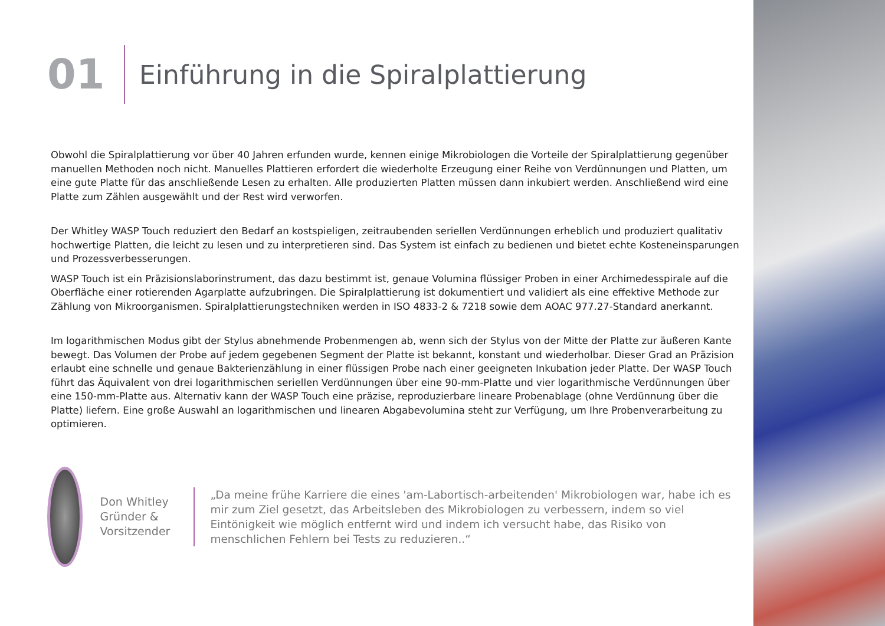01
Einführung in die Spiralplattierung
Obwohl die Spiralplattierung vor über 40 Jahren erfunden wurde, kennen einige Mikrobiologen die Vorteile der Spiralplattierung gegenüber manuellen Methoden noch nicht. Manuelles Plattieren erfordert die wiederholte Erzeugung einer Reihe von Verdünnungen und Platten, um eine gute Platte für das anschließende Lesen zu erhalten. Alle produzierten Platten müssen dann inkubiert werden. Anschließend wird eine Platte zum Zählen ausgewählt und der Rest wird verworfen.
Der Whitley WASP Touch reduziert den Bedarf an kostspieligen, zeitraubenden seriellen Verdünnungen erheblich und produziert qualitativ hochwertige Platten, die leicht zu lesen und zu interpretieren sind. Das System ist einfach zu bedienen und bietet echte Kosteneinsparungen und Prozessverbesserungen.
WASP Touch ist ein Präzisionslaborinstrument, das dazu bestimmt ist, genaue Volumina flüssiger Proben in einer Archimedesspirale auf die Oberfläche einer rotierenden Agarplatte aufzubringen. Die Spiralplattierung ist dokumentiert und validiert als eine effektive Methode zur Zählung von Mikroorganismen. Spiralplattierungstechniken werden in ISO 4833-2 & 7218 sowie dem AOAC 977.27-Standard anerkannt.
Im logarithmischen Modus gibt der Stylus abnehmende Probenmengen ab, wenn sich der Stylus von der Mitte der Platte zur äußeren Kante bewegt. Das Volumen der Probe auf jedem gegebenen Segment der Platte ist bekannt, konstant und wiederholbar. Dieser Grad an Präzision erlaubt eine schnelle und genaue Bakterienzählung in einer flüssigen Probe nach einer geeigneten Inkubation jeder Platte. Der WASP Touch führt das Äquivalent von drei logarithmischen seriellen Verdünnungen über eine 90-mm-Platte und vier logarithmische Verdünnungen über eine 150-mm-Platte aus. Alternativ kann der WASP Touch eine präzise, reproduzierbare lineare Probenablage (ohne Verdünnung über die Platte) liefern. Eine große Auswahl an logarithmischen und linearen Abgabevolumina steht zur Verfügung, um Ihre Probenverarbeitung zu optimieren.
Don Whitley
Gründer & Vorsitzender
„Da meine frühe Karriere die eines 'am-Labortisch-arbeitenden' Mikrobiologen war, habe ich es mir zum Ziel gesetzt, das Arbeitsleben des Mikrobiologen zu verbessern, indem so viel Eintönigkeit wie möglich entfernt wird und indem ich versucht habe, das Risiko von menschlichen Fehlern bei Tests zu reduzieren..“